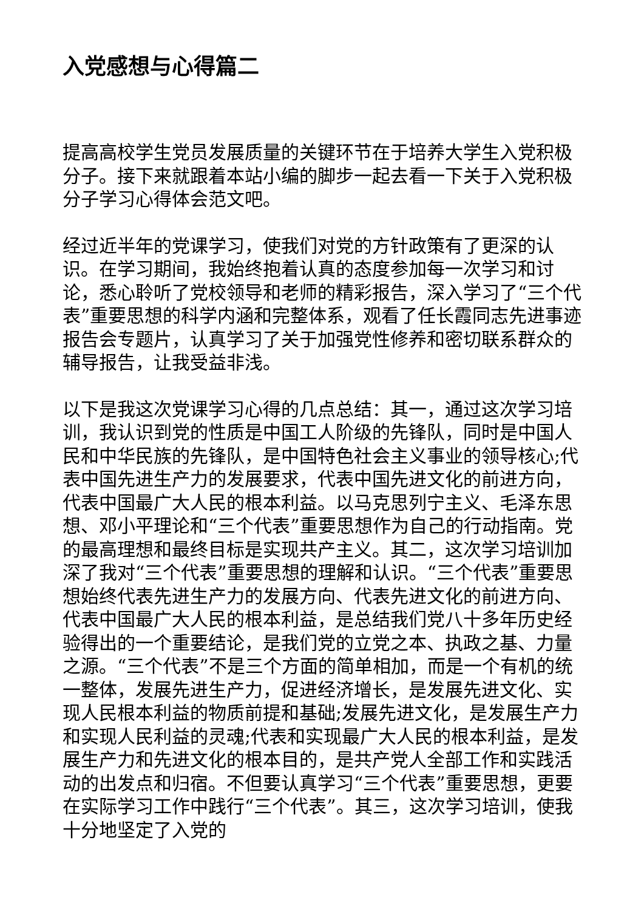入党感想与心得篇二
提高高校学生党员发展质量的关键环节在于培养大学生入党积极分子。接下来就跟着本站小编的脚步一起去看一下关于入党积极分子学习心得体会范文吧。
经过近半年的党课学习，使我们对党的方针政策有了更深的认识。在学习期间，我始终抱着认真的态度参加每一次学习和讨论，悉心聆听了党校领导和老师的精彩报告，深入学习了“三个代表”重要思想的科学内涵和完整体系，观看了任长霞同志先进事迹报告会专题片，认真学习了关于加强党性修养和密切联系群众的辅导报告，让我受益非浅。
以下是我这次党课学习心得的几点总结：其一，通过这次学习培训，我认识到党的性质是中国工人阶级的先锋队，同时是中国人民和中华民族的先锋队，是中国特色社会主义事业的领导核心;代表中国先进生产力的发展要求，代表中国先进文化的前进方向，代表中国最广大人民的根本利益。以马克思列宁主义、毛泽东思想、邓小平理论和“三个代表”重要思想作为自己的行动指南。党的最高理想和最终目标是实现共产主义。其二，这次学习培训加深了我对“三个代表”重要思想的理解和认识。“三个代表”重要思想始终代表先进生产力的发展方向、代表先进文化的前进方向、代表中国最广大人民的根本利益，是总结我们党八十多年历史经验得出的一个重要结论，是我们党的立党之本、执政之基、力量之源。“三个代表”不是三个方面的简单相加，而是一个有机的统一整体，发展先进生产力，促进经济增长，是发展先进文化、实现人民根本利益的物质前提和基础;发展先进文化，是发展生产力和实现人民利益的灵魂;代表和实现最广大人民的根本利益，是发展生产力和先进文化的根本目的，是共产党人全部工作和实践活动的出发点和归宿。不但要认真学习“三个代表”重要思想，更要在实际学习工作中践行“三个代表”。其三，这次学习培训，使我十分地坚定了入党的